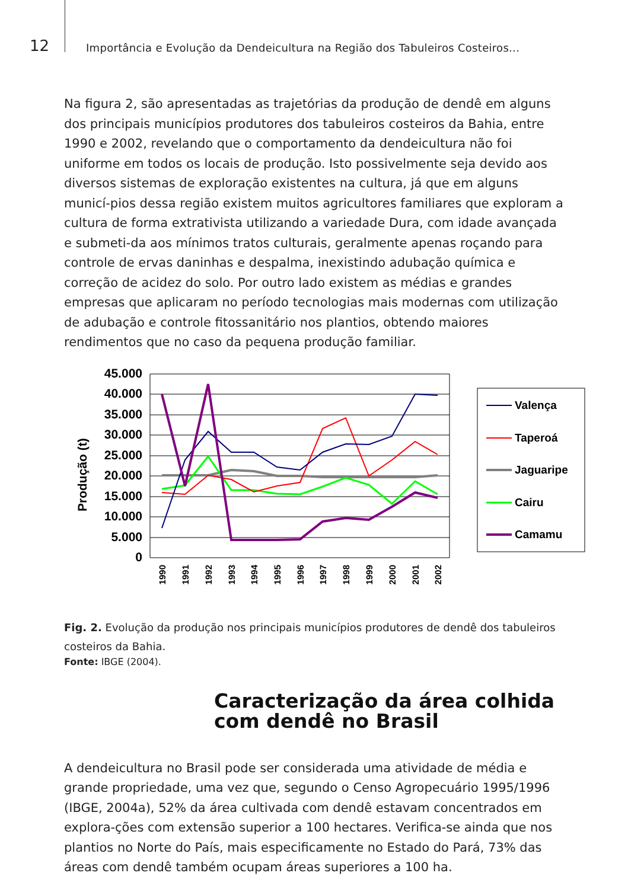12
Importância e Evolução da Dendeicultura na Região dos Tabuleiros Costeiros...
Na figura 2, são apresentadas as trajetórias da produção de dendê em alguns dos principais municípios produtores dos tabuleiros costeiros da Bahia, entre 1990 e 2002, revelando que o comportamento da dendeicultura não foi uniforme em todos os locais de produção. Isto possivelmente seja devido aos diversos sistemas de exploração existentes na cultura, já que em alguns municí-pios dessa região existem muitos agricultores familiares que exploram a cultura de forma extrativista utilizando a variedade Dura, com idade avançada e submeti-da aos mínimos tratos culturais, geralmente apenas roçando para controle de ervas daninhas e despalma, inexistindo adubação química e correção de acidez do solo. Por outro lado existem as médias e grandes empresas que aplicaram no período tecnologias mais modernas com utilização de adubação e controle fitossanitário nos plantios, obtendo maiores rendimentos que no caso da pequena produção familiar.
Produção (t)
45.000
40.000
35.000
30.000
25.000
20.000
15.000
10.000
5.000
0
1990
1991
1992
1993
1994
1995
1996
1997
1998
1999
2000
2001
2002
Valença
Taperoá
Jaguaripe
Cairu
Camamu
Fig. 2. Evolução da produção nos principais municípios produtores de dendê dos tabuleiros costeiros da Bahia.
Fonte: IBGE (2004).
Caracterização da área colhida com dendê no Brasil
A dendeicultura no Brasil pode ser considerada uma atividade de média e grande propriedade, uma vez que, segundo o Censo Agropecuário 1995/1996 (IBGE, 2004a), 52% da área cultivada com dendê estavam concentrados em explora-ções com extensão superior a 100 hectares. Verifica-se ainda que nos plantios no Norte do País, mais especificamente no Estado do Pará, 73% das áreas com dendê também ocupam áreas superiores a 100 ha.